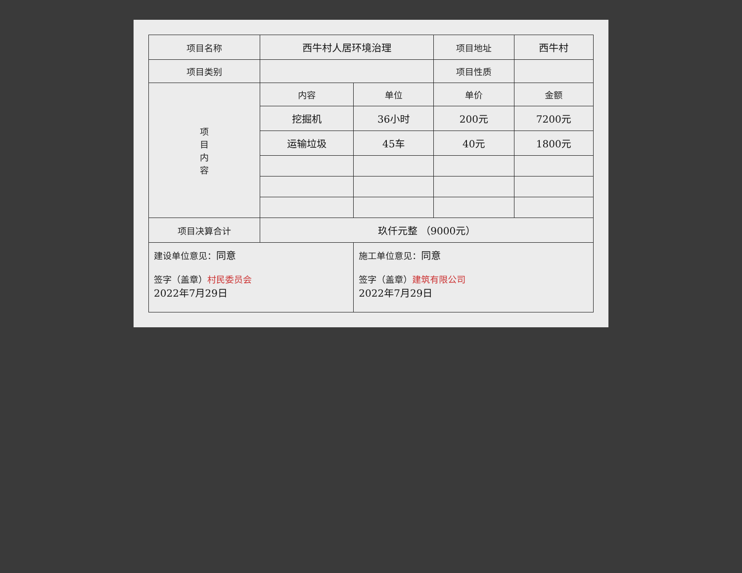| 项目名称 | 西牛村人居环境治理 | | 项目地址 | 西牛村 |
| 项目类别 | | | 项目性质 | |
| 项 目 内 容 | 内容 | 单位 | 单价 | 金额 |
| | 挖掘机 | 36小时 | 200元 | 7200元 |
| | 运输垃圾 | 45车 | 40元 | 1800元 |
| 项目决算合计 | 玖仟元整 （9000元） | | | |
| 建设单位意见： 同意 签字（盖章） 村民委员会 2022年7月29日 | | 施工单位意见： 同意 签字（盖章） 建筑有限公司 2022年7月29日 | | |